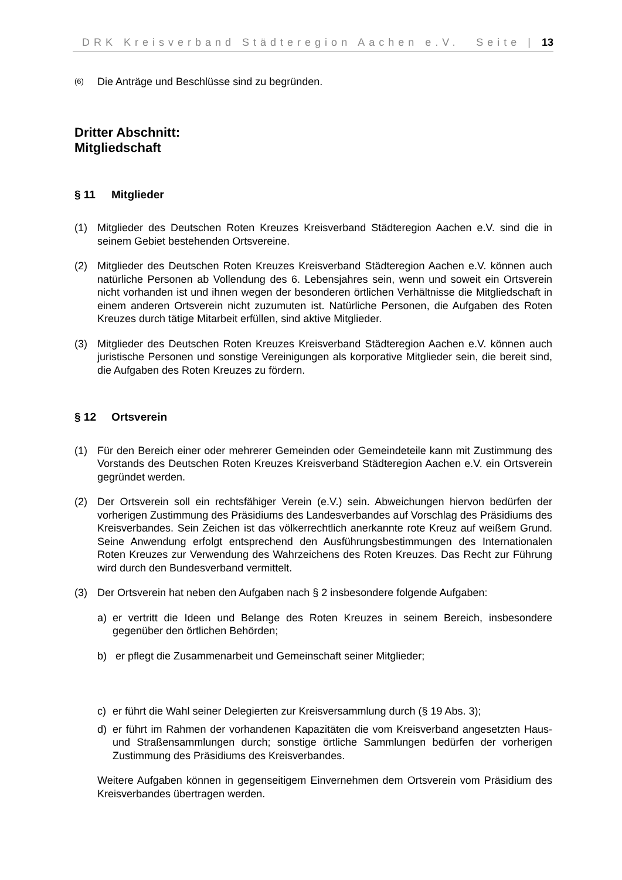DRK Kreisverband Städteregion Aachen e.V. Seite | 13
(6)
Die Anträge und Beschlüsse sind zu begründen.
Dritter Abschnitt:
Mitgliedschaft
§ 11 Mitglieder
(1) Mitglieder des Deutschen Roten Kreuzes Kreisverband Städteregion Aachen e.V. sind die in seinem Gebiet bestehenden Ortsvereine.
(2) Mitglieder des Deutschen Roten Kreuzes Kreisverband Städteregion Aachen e.V. können auch natürliche Personen ab Vollendung des 6. Lebensjahres sein, wenn und soweit ein Ortsverein nicht vorhanden ist und ihnen wegen der besonderen örtlichen Verhältnisse die Mitgliedschaft in einem anderen Ortsverein nicht zuzumuten ist. Natürliche Personen, die Aufgaben des Roten Kreuzes durch tätige Mitarbeit erfüllen, sind aktive Mitglieder.
(3) Mitglieder des Deutschen Roten Kreuzes Kreisverband Städteregion Aachen e.V. können auch juristische Personen und sonstige Vereinigungen als korporative Mitglieder sein, die bereit sind, die Aufgaben des Roten Kreuzes zu fördern.
§ 12 Ortsverein
(1) Für den Bereich einer oder mehrerer Gemeinden oder Gemeindeteile kann mit Zustimmung des Vorstands des Deutschen Roten Kreuzes Kreisverband Städteregion Aachen e.V. ein Ortsverein gegründet werden.
(2) Der Ortsverein soll ein rechtsfähiger Verein (e.V.) sein. Abweichungen hiervon bedürfen der vorherigen Zustimmung des Präsidiums des Landesverbandes auf Vorschlag des Präsidiums des Kreisverbandes. Sein Zeichen ist das völkerrechtlich anerkannte rote Kreuz auf weißem Grund. Seine Anwendung erfolgt entsprechend den Ausführungsbestimmungen des Internationalen Roten Kreuzes zur Verwendung des Wahrzeichens des Roten Kreuzes. Das Recht zur Führung wird durch den Bundesverband vermittelt.
(3) Der Ortsverein hat neben den Aufgaben nach § 2 insbesondere folgende Aufgaben:
a) er vertritt die Ideen und Belange des Roten Kreuzes in seinem Bereich, insbesondere gegenüber den örtlichen Behörden;
b) er pflegt die Zusammenarbeit und Gemeinschaft seiner Mitglieder;
c) er führt die Wahl seiner Delegierten zur Kreisversammlung durch (§ 19 Abs. 3);
d) er führt im Rahmen der vorhandenen Kapazitäten die vom Kreisverband angesetzten Haus- und Straßensammlungen durch; sonstige örtliche Sammlungen bedürfen der vorherigen Zustimmung des Präsidiums des Kreisverbandes.
Weitere Aufgaben können in gegenseitigem Einvernehmen dem Ortsverein vom Präsidium des Kreisverbandes übertragen werden.